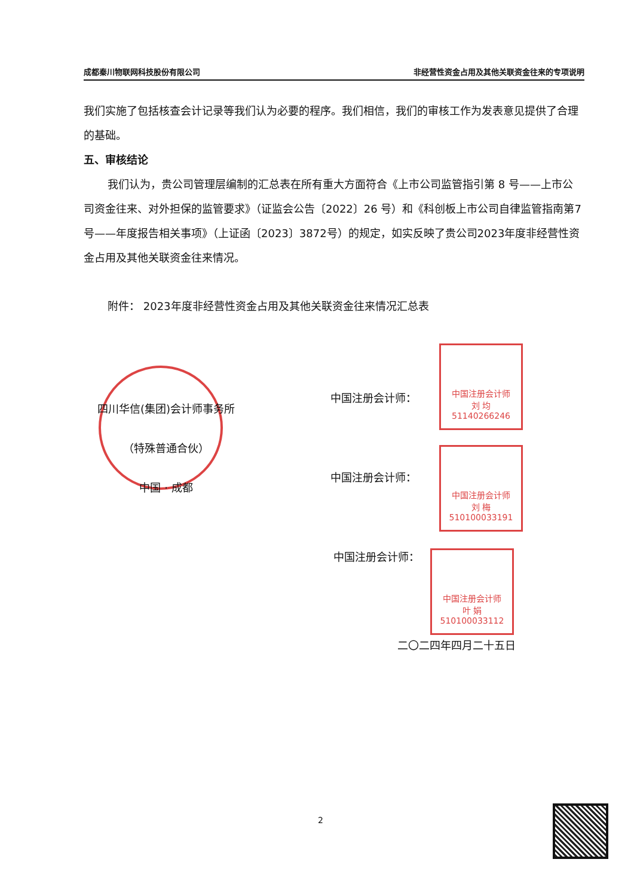成都秦川物联网科技股份有限公司 非经营性资金占用及其他关联资金往来的专项说明
我们实施了包括核查会计记录等我们认为必要的程序。我们相信，我们的审核工作为发表意见提供了合理的基础。
五、审核结论
我们认为，贵公司管理层编制的汇总表在所有重大方面符合《上市公司监管指引第 8 号——上市公司资金往来、对外担保的监管要求》（证监会公告〔2022〕26 号）和《科创板上市公司自律监管指南第7号——年度报告相关事项》（上证函〔2023〕3872号）的规定，如实反映了贵公司2023年度非经营性资金占用及其他关联资金往来情况。
附件： 2023年度非经营性资金占用及其他关联资金往来情况汇总表
四川华信(集团)会计师事务所
（特殊普通合伙）
中国 · 成都
中国注册会计师
刘 均
51140266246
中国注册会计师：
中国注册会计师
刘 梅
510100033191
中国注册会计师：
中国注册会计师：
中国注册会计师
叶 娟
510100033112
二〇二四年四月二十五日
2